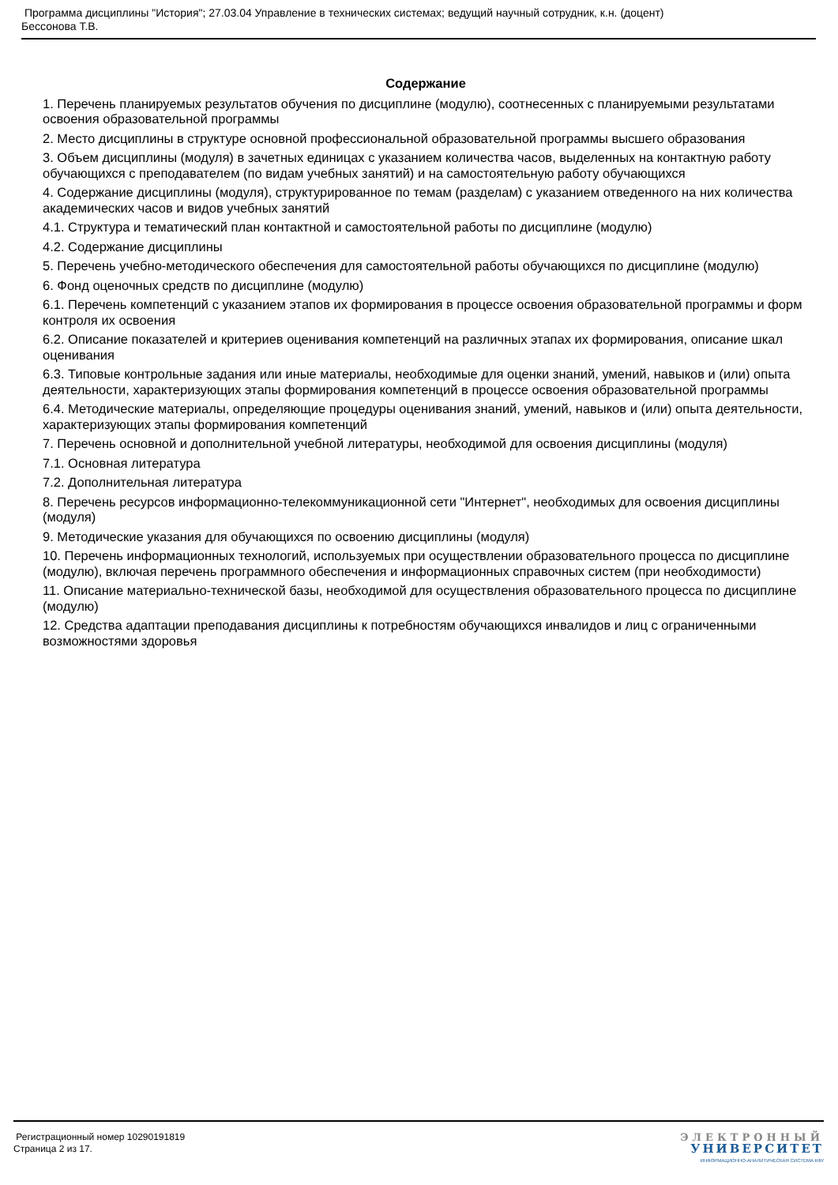Программа дисциплины "История"; 27.03.04 Управление в технических системах; ведущий научный сотрудник, к.н. (доцент)
Бессонова Т.В.
Содержание
1. Перечень планируемых результатов обучения по дисциплине (модулю), соотнесенных с планируемыми результатами освоения образовательной программы
2. Место дисциплины в структуре основной профессиональной образовательной программы высшего образования
3. Объем дисциплины (модуля) в зачетных единицах с указанием количества часов, выделенных на контактную работу обучающихся с преподавателем (по видам учебных занятий) и на самостоятельную работу обучающихся
4. Содержание дисциплины (модуля), структурированное по темам (разделам) с указанием отведенного на них количества академических часов и видов учебных занятий
4.1. Структура и тематический план контактной и самостоятельной работы по дисциплине (модулю)
4.2. Содержание дисциплины
5. Перечень учебно-методического обеспечения для самостоятельной работы обучающихся по дисциплине (модулю)
6. Фонд оценочных средств по дисциплине (модулю)
6.1. Перечень компетенций с указанием этапов их формирования в процессе освоения образовательной программы и форм контроля их освоения
6.2. Описание показателей и критериев оценивания компетенций на различных этапах их формирования, описание шкал оценивания
6.3. Типовые контрольные задания или иные материалы, необходимые для оценки знаний, умений, навыков и (или) опыта деятельности, характеризующих этапы формирования компетенций в процессе освоения образовательной программы
6.4. Методические материалы, определяющие процедуры оценивания знаний, умений, навыков и (или) опыта деятельности, характеризующих этапы формирования компетенций
7. Перечень основной и дополнительной учебной литературы, необходимой для освоения дисциплины (модуля)
7.1. Основная литература
7.2. Дополнительная литература
8. Перечень ресурсов информационно-телекоммуникационной сети "Интернет", необходимых для освоения дисциплины (модуля)
9. Методические указания для обучающихся по освоению дисциплины (модуля)
10. Перечень информационных технологий, используемых при осуществлении образовательного процесса по дисциплине (модулю), включая перечень программного обеспечения и информационных справочных систем (при необходимости)
11. Описание материально-технической базы, необходимой для осуществления образовательного процесса по дисциплине (модулю)
12. Средства адаптации преподавания дисциплины к потребностям обучающихся инвалидов и лиц с ограниченными возможностями здоровья
Регистрационный номер 10290191819
Страница 2 из 17.
ЭЛЕКТРОННЫЙ
УНИВЕРСИТЕТ
ИНФОРМАЦИОННО-АНАЛИТИЧЕСКАЯ СИСТЕМА КФУ